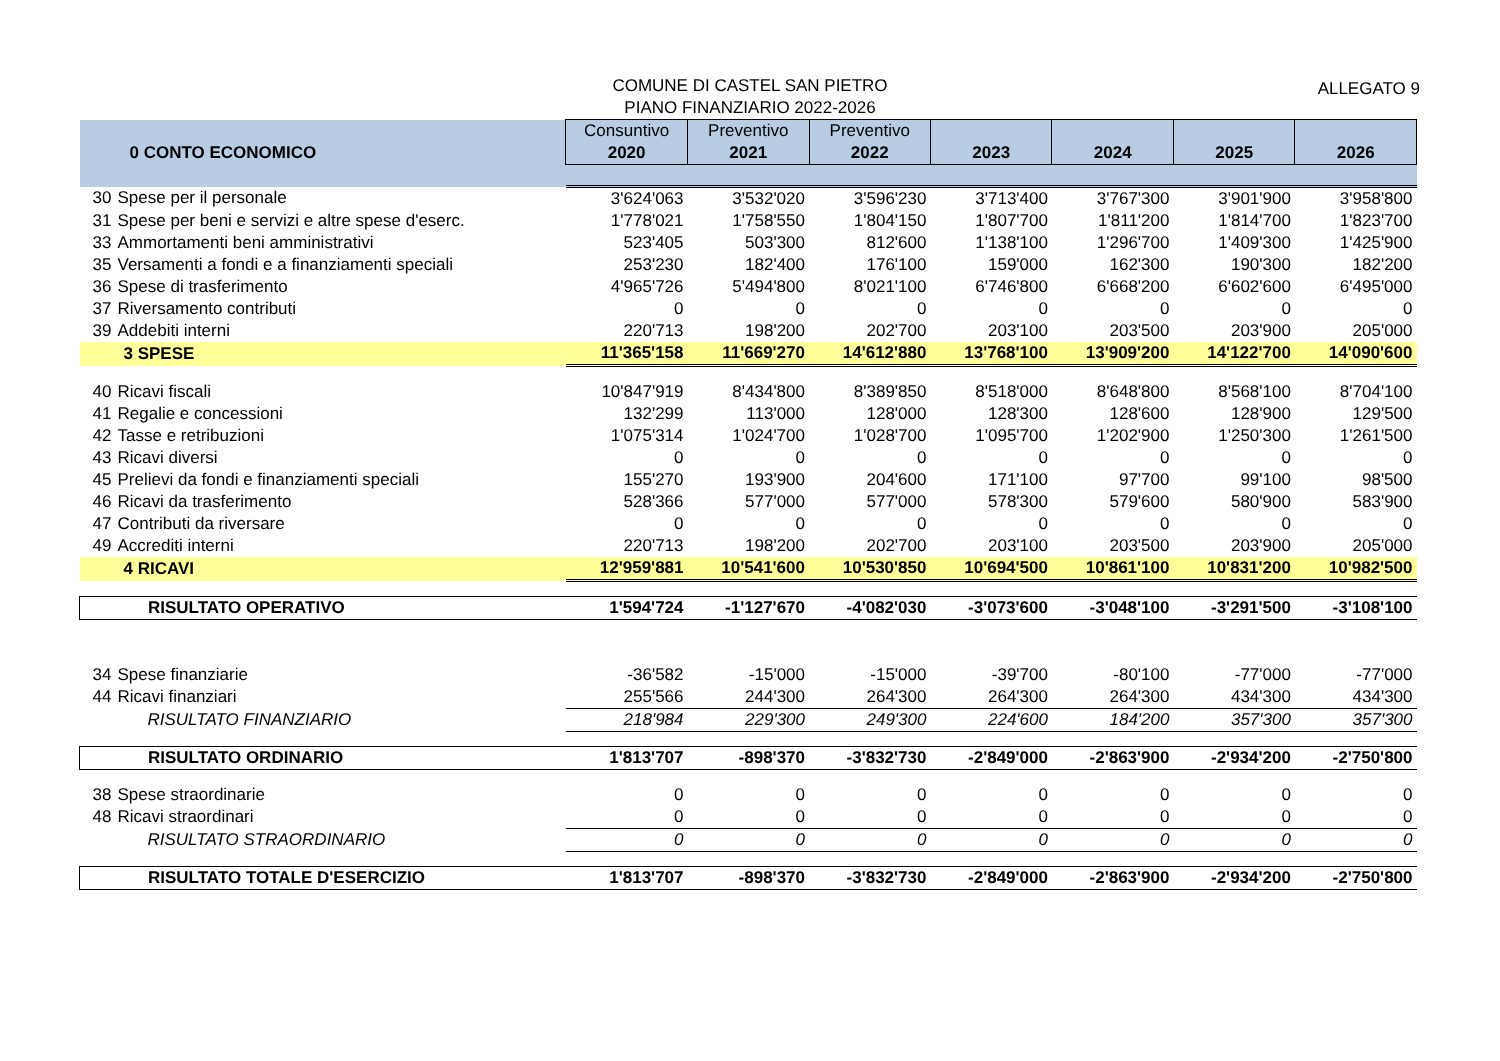COMUNE DI CASTEL SAN PIETRO
PIANO FINANZIARIO 2022-2026
ALLEGATO 9
| 0 CONTO ECONOMICO | Consuntivo 2020 | Preventivo 2021 | Preventivo 2022 | 2023 | 2024 | 2025 | 2026 |
| --- | --- | --- | --- | --- | --- | --- | --- |
| 30 Spese per il personale | 3'624'063 | 3'532'020 | 3'596'230 | 3'713'400 | 3'767'300 | 3'901'900 | 3'958'800 |
| 31 Spese per beni e servizi e altre spese d'eserc. | 1'778'021 | 1'758'550 | 1'804'150 | 1'807'700 | 1'811'200 | 1'814'700 | 1'823'700 |
| 33 Ammortamenti beni amministrativi | 523'405 | 503'300 | 812'600 | 1'138'100 | 1'296'700 | 1'409'300 | 1'425'900 |
| 35 Versamenti a fondi e a finanziamenti speciali | 253'230 | 182'400 | 176'100 | 159'000 | 162'300 | 190'300 | 182'200 |
| 36 Spese di trasferimento | 4'965'726 | 5'494'800 | 8'021'100 | 6'746'800 | 6'668'200 | 6'602'600 | 6'495'000 |
| 37 Riversamento contributi | 0 | 0 | 0 | 0 | 0 | 0 | 0 |
| 39 Addebiti interni | 220'713 | 198'200 | 202'700 | 203'100 | 203'500 | 203'900 | 205'000 |
| 3 SPESE | 11'365'158 | 11'669'270 | 14'612'880 | 13'768'100 | 13'909'200 | 14'122'700 | 14'090'600 |
| 40 Ricavi fiscali | 10'847'919 | 8'434'800 | 8'389'850 | 8'518'000 | 8'648'800 | 8'568'100 | 8'704'100 |
| 41 Regalie e concessioni | 132'299 | 113'000 | 128'000 | 128'300 | 128'600 | 128'900 | 129'500 |
| 42 Tasse e retribuzioni | 1'075'314 | 1'024'700 | 1'028'700 | 1'095'700 | 1'202'900 | 1'250'300 | 1'261'500 |
| 43 Ricavi diversi | 0 | 0 | 0 | 0 | 0 | 0 | 0 |
| 45 Prelievi da fondi e finanziamenti speciali | 155'270 | 193'900 | 204'600 | 171'100 | 97'700 | 99'100 | 98'500 |
| 46 Ricavi da trasferimento | 528'366 | 577'000 | 577'000 | 578'300 | 579'600 | 580'900 | 583'900 |
| 47 Contributi da riversare | 0 | 0 | 0 | 0 | 0 | 0 | 0 |
| 49 Accrediti interni | 220'713 | 198'200 | 202'700 | 203'100 | 203'500 | 203'900 | 205'000 |
| 4 RICAVI | 12'959'881 | 10'541'600 | 10'530'850 | 10'694'500 | 10'861'100 | 10'831'200 | 10'982'500 |
| RISULTATO OPERATIVO | 1'594'724 | -1'127'670 | -4'082'030 | -3'073'600 | -3'048'100 | -3'291'500 | -3'108'100 |
| 34 Spese finanziarie | -36'582 | -15'000 | -15'000 | -39'700 | -80'100 | -77'000 | -77'000 |
| 44 Ricavi finanziari | 255'566 | 244'300 | 264'300 | 264'300 | 264'300 | 434'300 | 434'300 |
| RISULTATO FINANZIARIO | 218'984 | 229'300 | 249'300 | 224'600 | 184'200 | 357'300 | 357'300 |
| RISULTATO ORDINARIO | 1'813'707 | -898'370 | -3'832'730 | -2'849'000 | -2'863'900 | -2'934'200 | -2'750'800 |
| 38 Spese straordinarie | 0 | 0 | 0 | 0 | 0 | 0 | 0 |
| 48 Ricavi straordinari | 0 | 0 | 0 | 0 | 0 | 0 | 0 |
| RISULTATO STRAORDINARIO | 0 | 0 | 0 | 0 | 0 | 0 | 0 |
| RISULTATO TOTALE D'ESERCIZIO | 1'813'707 | -898'370 | -3'832'730 | -2'849'000 | -2'863'900 | -2'934'200 | -2'750'800 |